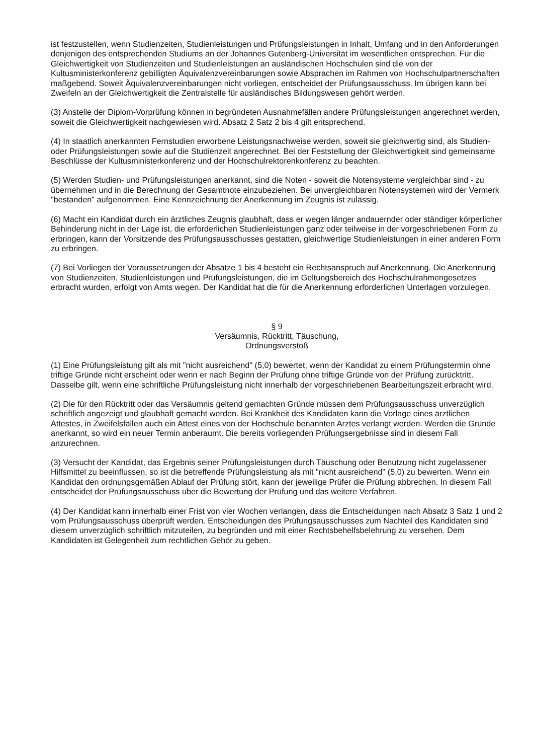ist festzustellen, wenn Studienzeiten, Studienleistungen und Prüfungsleistungen in Inhalt, Umfang und in den Anforderungen denjenigen des entsprechenden Studiums an der Johannes Gutenberg-Universität im wesentlichen entsprechen. Für die Gleichwertigkeit von Studienzeiten und Studienleistungen an ausländischen Hochschulen sind die von der Kultusministerkonferenz gebilligten Äquivalenzvereinbarungen sowie Absprachen im Rahmen von Hochschulpartnerschaften maßgebend. Soweit Äquivalenzvereinbarungen nicht vorliegen, entscheidet der Prüfungsausschuss. Im übrigen kann bei Zweifeln an der Gleichwertigkeit die Zentralstelle für ausländisches Bildungswesen gehört werden.
(3) Anstelle der Diplom-Vorprüfung können in begründeten Ausnahmefällen andere Prüfungsleistungen angerechnet werden, soweit die Gleichwertigkeit nachgewiesen wird. Absatz 2 Satz 2 bis 4 gilt entsprechend.
(4) In staatlich anerkannten Fernstudien erworbene Leistungsnachweise werden, soweit sie gleichwertig sind, als Studien- oder Prüfungsleistungen sowie auf die Studienzeit angerechnet. Bei der Feststellung der Gleichwertigkeit sind gemeinsame Beschlüsse der Kultusministerkonferenz und der Hochschulrektorenkonferenz zu beachten.
(5) Werden Studien- und Prüfungsleistungen anerkannt, sind die Noten - soweit die Notensysteme vergleichbar sind - zu übernehmen und in die Berechnung der Gesamtnote einzubeziehen. Bei unvergleichbaren Notensystemen wird der Vermerk "bestanden" aufgenommen. Eine Kennzeichnung der Anerkennung im Zeugnis ist zulässig.
(6) Macht ein Kandidat durch ein ärztliches Zeugnis glaubhaft, dass er wegen länger andauernder oder ständiger körperlicher Behinderung nicht in der Lage ist, die erforderlichen Studienleistungen ganz oder teilweise in der vorgeschriebenen Form zu erbringen, kann der Vorsitzende des Prüfungsausschusses gestatten, gleichwertige Studienleistungen in einer anderen Form zu erbringen.
(7) Bei Vorliegen der Voraussetzungen der Absätze 1 bis 4 besteht ein Rechtsanspruch auf Anerkennung. Die Anerkennung von Studienzeiten, Studienleistungen und Prüfungsleistungen, die im Geltungsbereich des Hochschulrahmengesetzes erbracht wurden, erfolgt von Amts wegen. Der Kandidat hat die für die Anerkennung erforderlichen Unterlagen vorzulegen.
§ 9
Versäumnis, Rücktritt, Täuschung,
Ordnungsverstoß
(1) Eine Prüfungsleistung gilt als mit "nicht ausreichend" (5,0) bewertet, wenn der Kandidat zu einem Prüfungstermin ohne triftige Gründe nicht erscheint oder wenn er nach Beginn der Prüfung ohne triftige Gründe von der Prüfung zurücktritt. Dasselbe gilt, wenn eine schriftliche Prüfungsleistung nicht innerhalb der vorgeschriebenen Bearbeitungszeit erbracht wird.
(2) Die für den Rücktritt oder das Versäumnis geltend gemachten Gründe müssen dem Prüfungsausschuss unverzüglich schriftlich angezeigt und glaubhaft gemacht werden. Bei Krankheit des Kandidaten kann die Vorlage eines ärztlichen Attestes, in Zweifelsfällen auch ein Attest eines von der Hochschule benannten Arztes verlangt werden. Werden die Gründe anerkannt, so wird ein neuer Termin anberaumt. Die bereits vorliegenden Prüfungsergebnisse sind in diesem Fall anzurechnen.
(3) Versucht der Kandidat, das Ergebnis seiner Prüfungsleistungen durch Täuschung oder Benutzung nicht zugelassener Hilfsmittel zu beeinflussen, so ist die betreffende Prüfungsleistung als mit "nicht ausreichend" (5,0) zu bewerten. Wenn ein Kandidat den ordnungsgemäßen Ablauf der Prüfung stört, kann der jeweilige Prüfer die Prüfung abbrechen. In diesem Fall entscheidet der Prüfungsausschuss über die Bewertung der Prüfung und das weitere Verfahren.
(4) Der Kandidat kann innerhalb einer Frist von vier Wochen verlangen, dass die Entscheidungen nach Absatz 3 Satz 1 und 2 vom Prüfungsausschuss überprüft werden. Entscheidungen des Prüfungsausschusses zum Nachteil des Kandidaten sind diesem unverzüglich schriftlich mitzuteilen, zu begründen und mit einer Rechtsbehelfsbelehrung zu versehen. Dem Kandidaten ist Gelegenheit zum rechtlichen Gehör zu geben.